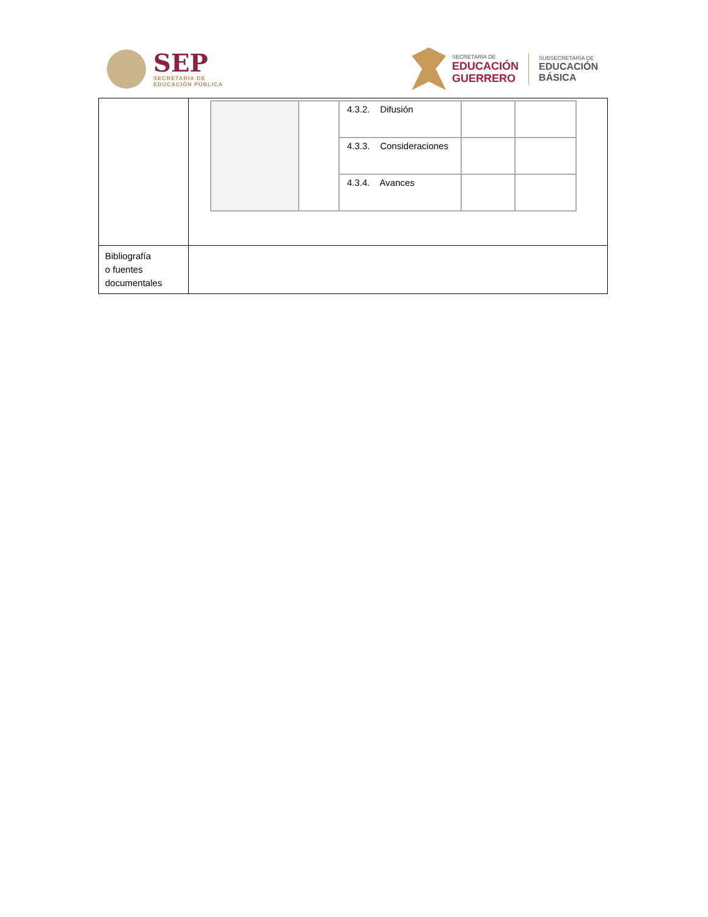SEP
SECRETARÍA DE
EDUCACIÓN PÚBLICA
SECRETARÍA DE
EDUCACIÓN
GUERRERO
SUBSECRETARÍA DE
EDUCACIÓN
BÁSICA
| | / / / 4.3.2. Difusión / / / / / / 4.3.3. Consideraciones / / / / / / 4.3.4. Avances / / / |
| Bibliografía o fuentes documentales | |